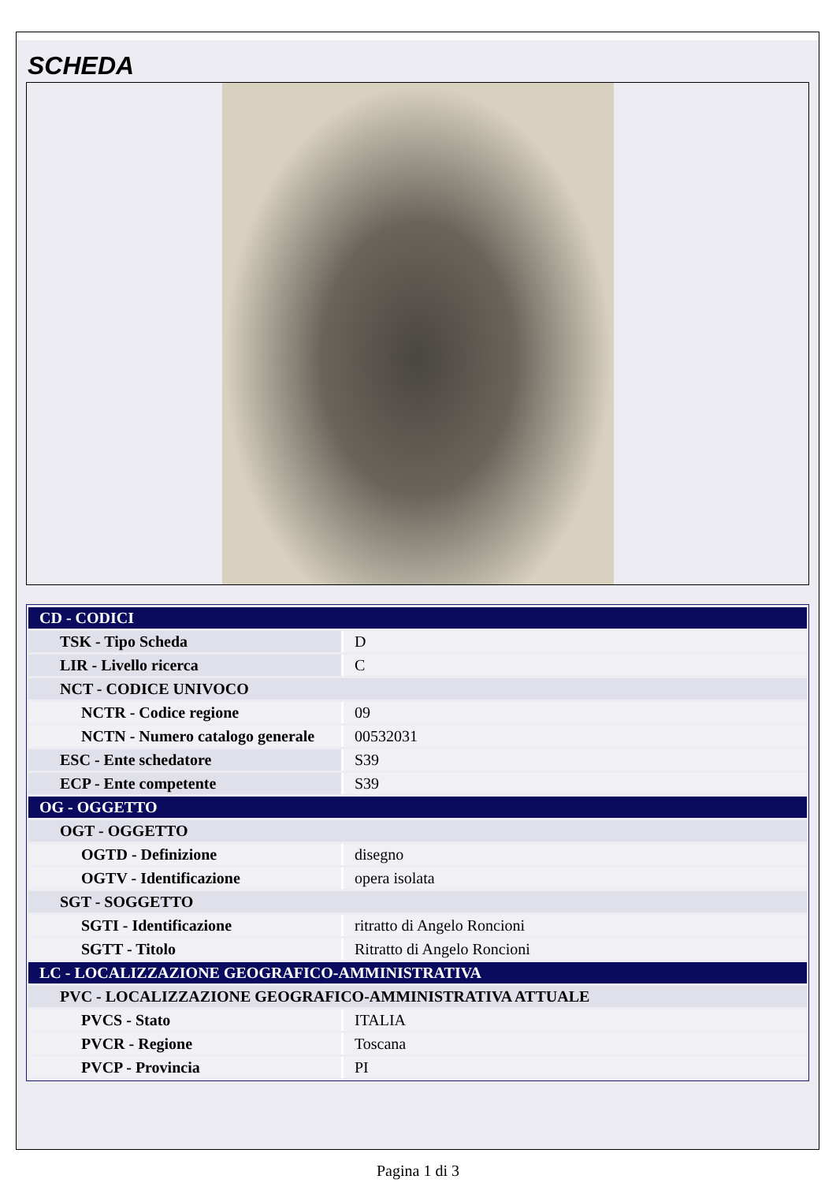SCHEDA
| CD - CODICI | |
| TSK - Tipo Scheda | D |
| LIR - Livello ricerca | C |
| NCT - CODICE UNIVOCO | |
| NCTR - Codice regione | 09 |
| NCTN - Numero catalogo generale | 00532031 |
| ESC - Ente schedatore | S39 |
| ECP - Ente competente | S39 |
| OG - OGGETTO | |
| OGT - OGGETTO | |
| OGTD - Definizione | disegno |
| OGTV - Identificazione | opera isolata |
| SGT - SOGGETTO | |
| SGTI - Identificazione | ritratto di Angelo Roncioni |
| SGTT - Titolo | Ritratto di Angelo Roncioni |
| LC - LOCALIZZAZIONE GEOGRAFICO-AMMINISTRATIVA | |
| PVC - LOCALIZZAZIONE GEOGRAFICO-AMMINISTRATIVA ATTUALE | |
| PVCS - Stato | ITALIA |
| PVCR - Regione | Toscana |
| PVCP - Provincia | PI |
Pagina 1 di 3